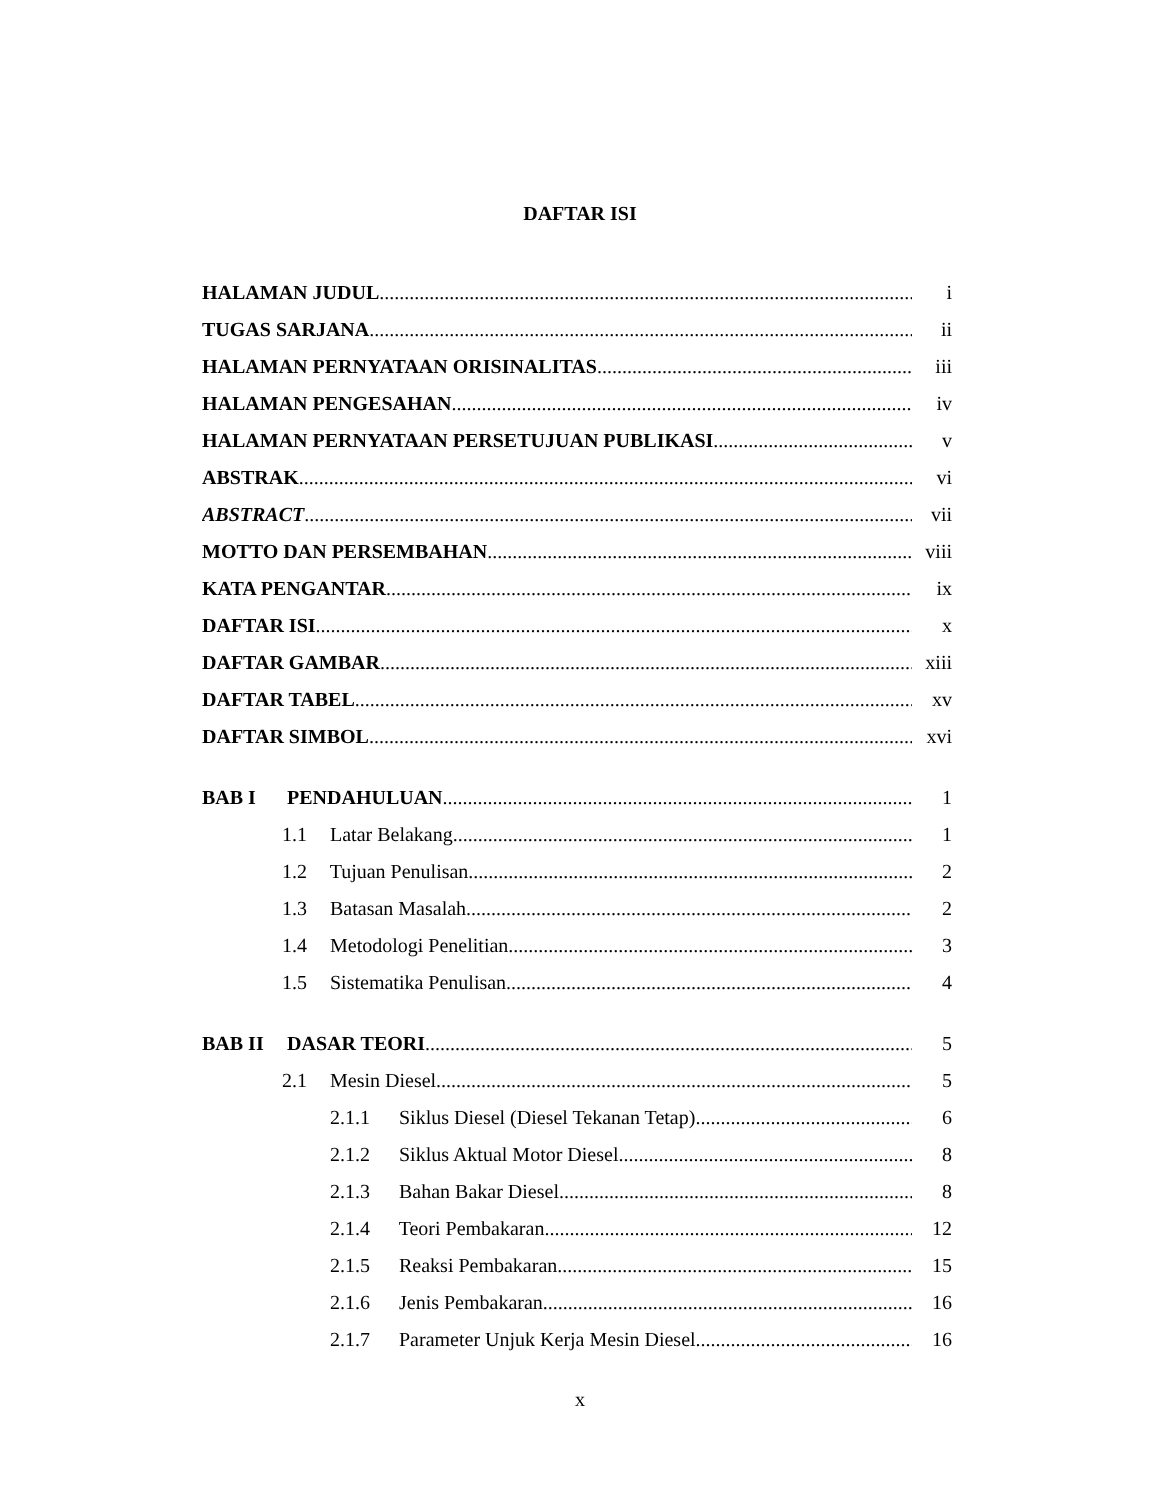DAFTAR ISI
HALAMAN JUDUL i
TUGAS SARJANA ii
HALAMAN PERNYATAAN ORISINALITAS iii
HALAMAN PENGESAHAN iv
HALAMAN PERNYATAAN PERSETUJUAN PUBLIKASI v
ABSTRAK vi
ABSTRACT vii
MOTTO DAN PERSEMBAHAN viii
KATA PENGANTAR ix
DAFTAR ISI x
DAFTAR GAMBAR xiii
DAFTAR TABEL xv
DAFTAR SIMBOL xvi
BAB I PENDAHULUAN 1
1.1 Latar Belakang 1
1.2 Tujuan Penulisan 2
1.3 Batasan Masalah 2
1.4 Metodologi Penelitian 3
1.5 Sistematika Penulisan 4
BAB II DASAR TEORI 5
2.1 Mesin Diesel 5
2.1.1 Siklus Diesel (Diesel Tekanan Tetap) 6
2.1.2 Siklus Aktual Motor Diesel 8
2.1.3 Bahan Bakar Diesel 8
2.1.4 Teori Pembakaran 12
2.1.5 Reaksi Pembakaran 15
2.1.6 Jenis Pembakaran 16
2.1.7 Parameter Unjuk Kerja Mesin Diesel 16
x